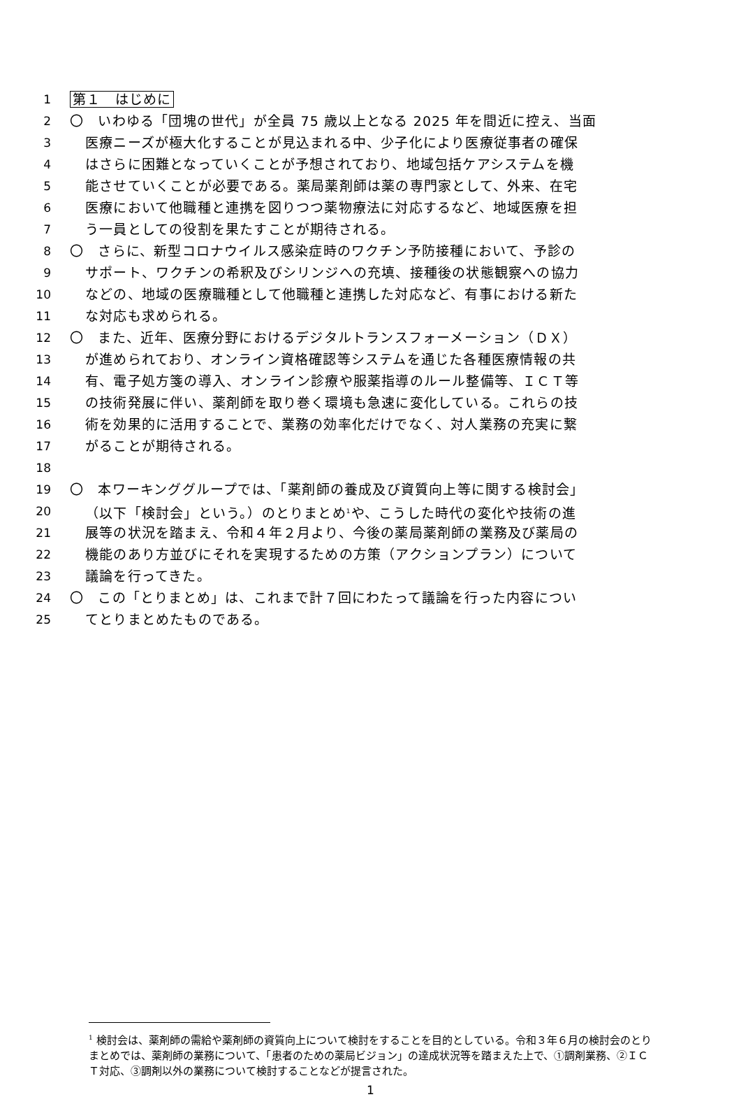1 第１　はじめに
2 〇　いわゆる「団塊の世代」が全員 75 歳以上となる 2025 年を間近に控え、当面
3 医療ニーズが極大化することが見込まれる中、少子化により医療従事者の確保
4 はさらに困難となっていくことが予想されており、地域包括ケアシステムを機
5 能させていくことが必要である。薬局薬剤師は薬の専門家として、外来、在宅
6 医療において他職種と連携を図りつつ薬物療法に対応するなど、地域医療を担
7 う一員としての役割を果たすことが期待される。
8 〇　さらに、新型コロナウイルス感染症時のワクチン予防接種において、予診の
9 サポート、ワクチンの希釈及びシリンジへの充填、接種後の状態観察への協力
10 などの、地域の医療職種として他職種と連携した対応など、有事における新た
11 な対応も求められる。
12 〇　また、近年、医療分野におけるデジタルトランスフォーメーション（ＤＸ）
13 が進められており、オンライン資格確認等システムを通じた各種医療情報の共
14 有、電子処方箋の導入、オンライン診療や服薬指導のルール整備等、ＩＣＴ等
15 の技術発展に伴い、薬剤師を取り巻く環境も急速に変化している。これらの技
16 術を効果的に活用することで、業務の効率化だけでなく、対人業務の充実に繋
17 がることが期待される。
18
19 〇　本ワーキンググループでは、「薬剤師の養成及び資質向上等に関する検討会」
20 （以下「検討会」という。）のとりまとめ<sup>1</sup>や、こうした時代の変化や技術の進
21 展等の状況を踏まえ、令和４年２月より、今後の薬局薬剤師の業務及び薬局の
22 機能のあり方並びにそれを実現するための方策（アクションプラン）について
23 議論を行ってきた。
24 〇　この「とりまとめ」は、これまで計７回にわたって議論を行った内容につい
25 てとりまとめたものである。
<sup>1</sup> 検討会は、薬剤師の需給や薬剤師の資質向上について検討をすることを目的としている。令和３年６月の検討会のとりまとめでは、薬剤師の業務について、「患者のための薬局ビジョン」の達成状況等を踏まえた上で、①調剤業務、②ＩＣＴ対応、③調剤以外の業務について検討することなどが提言された。
1